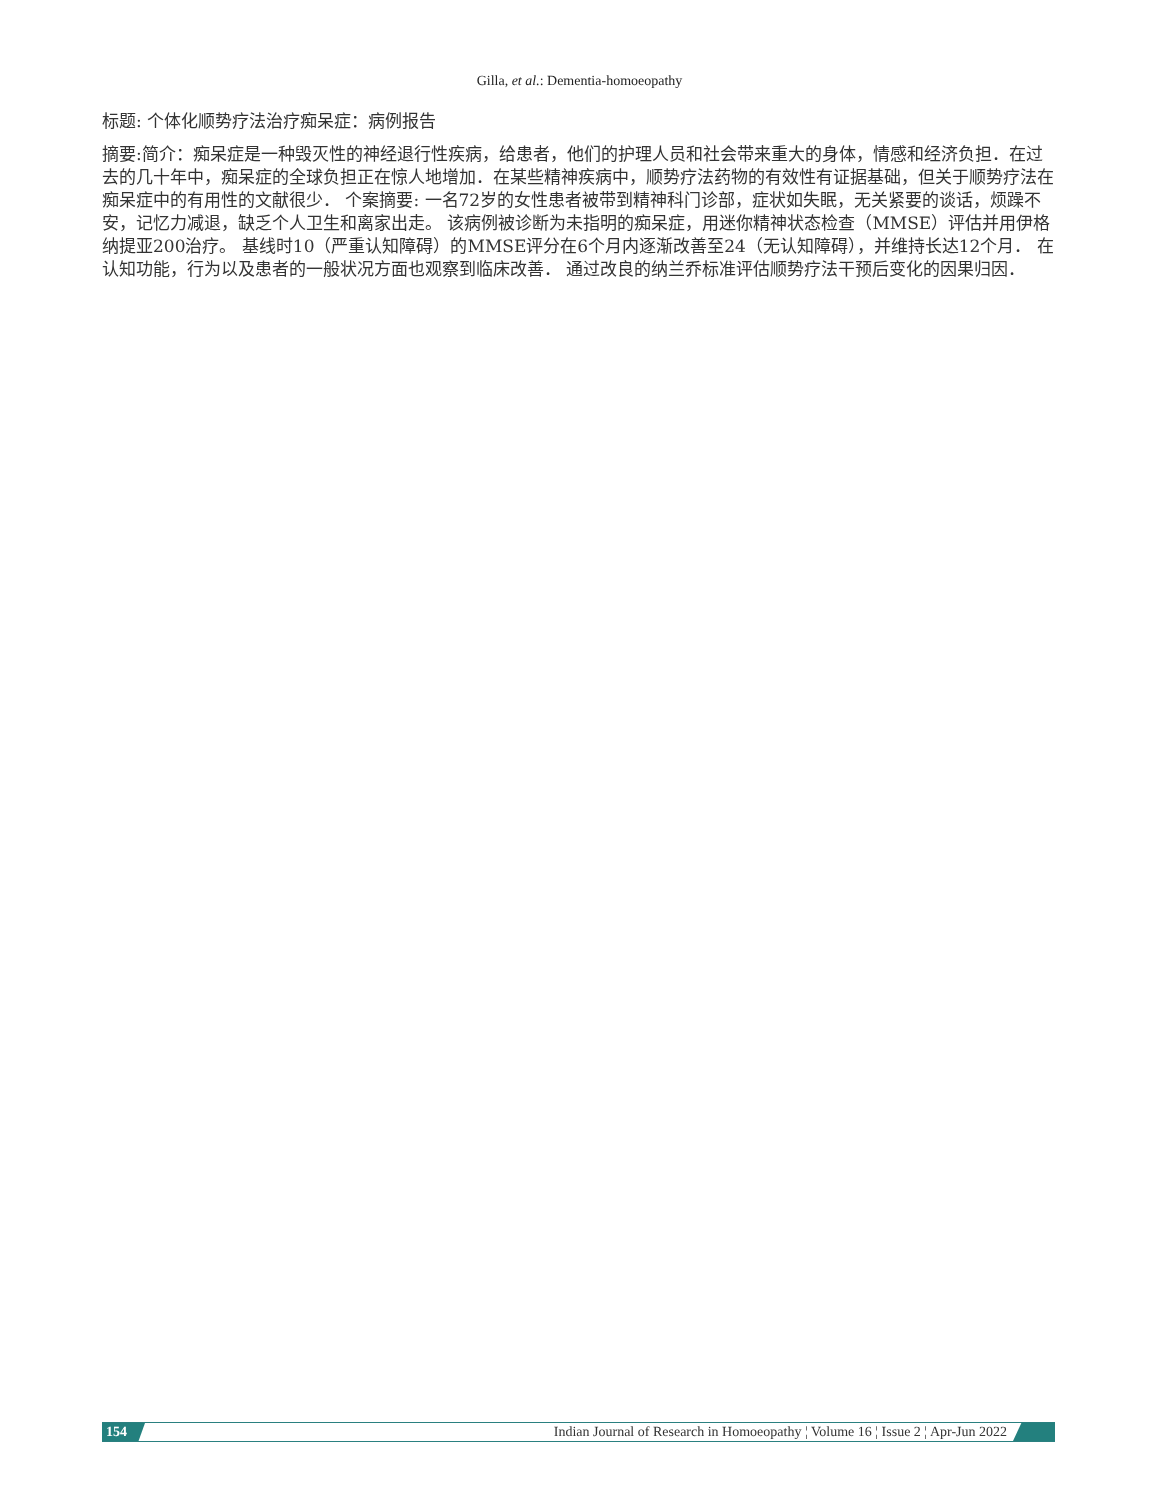Gilla, et al.: Dementia-homoeopathy
标题: 个体化顺势疗法治疗痴呆症：病例报告
摘要:简介：痴呆症是一种毁灭性的神经退行性疾病，给患者，他们的护理人员和社会带来重大的身体，情感和经济负担．在过去的几十年中，痴呆症的全球负担正在惊人地增加．在某些精神疾病中，顺势疗法药物的有效性有证据基础，但关于顺势疗法在痴呆症中的有用性的文献很少． 个案摘要: 一名72岁的女性患者被带到精神科门诊部，症状如失眠，无关紧要的谈话，烦躁不安，记忆力减退，缺乏个人卫生和离家出走。 该病例被诊断为未指明的痴呆症，用迷你精神状态检查（MMSE）评估并用伊格纳提亚200治疗。 基线时10（严重认知障碍）的MMSE评分在6个月内逐渐改善至24（无认知障碍），并维持长达12个月． 在认知功能，行为以及患者的一般状况方面也观察到临床改善． 通过改良的纳兰乔标准评估顺势疗法干预后变化的因果归因．
154
Indian Journal of Research in Homoeopathy ¦ Volume 16 ¦ Issue 2 ¦ Apr-Jun 2022